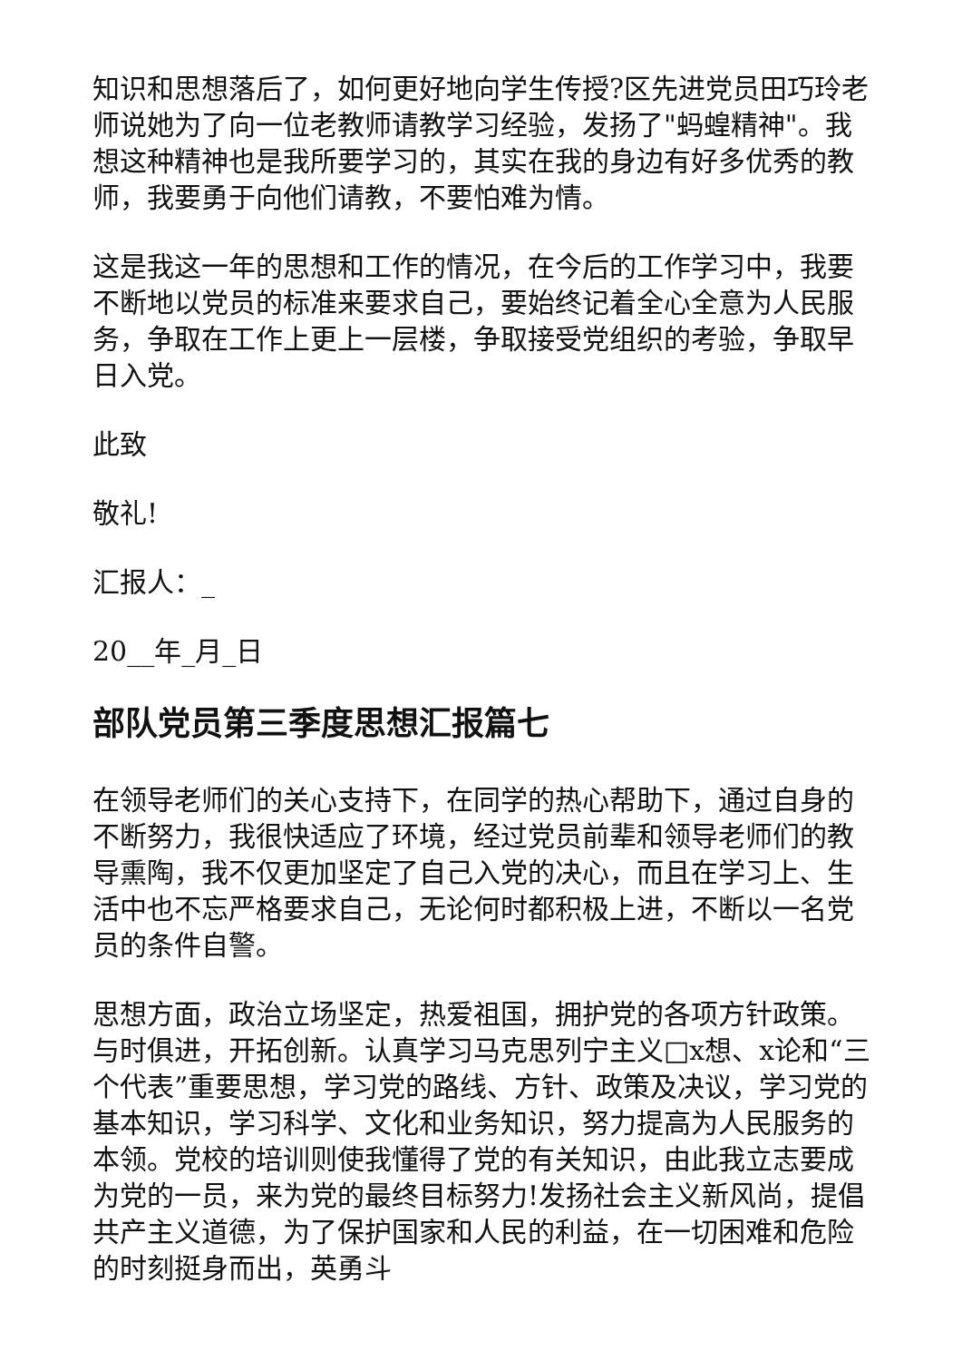知识和思想落后了，如何更好地向学生传授?区先进党员田巧玲老师说她为了向一位老教师请教学习经验，发扬了"蚂蝗精神"。我想这种精神也是我所要学习的，其实在我的身边有好多优秀的教师，我要勇于向他们请教，不要怕难为情。
这是我这一年的思想和工作的情况，在今后的工作学习中，我要不断地以党员的标准来要求自己，要始终记着全心全意为人民服务，争取在工作上更上一层楼，争取接受党组织的考验，争取早日入党。
此致
敬礼!
汇报人：_
20__年_月_日
部队党员第三季度思想汇报篇七
在领导老师们的关心支持下，在同学的热心帮助下，通过自身的不断努力，我很快适应了环境，经过党员前辈和领导老师们的教导熏陶，我不仅更加坚定了自己入党的决心，而且在学习上、生活中也不忘严格要求自己，无论何时都积极上进，不断以一名党员的条件自警。
思想方面，政治立场坚定，热爱祖国，拥护党的各项方针政策。与时俱进，开拓创新。认真学习马克思列宁主义□x想、x论和“三个代表”重要思想，学习党的路线、方针、政策及决议，学习党的基本知识，学习科学、文化和业务知识，努力提高为人民服务的本领。党校的培训则使我懂得了党的有关知识，由此我立志要成为党的一员，来为党的最终目标努力!发扬社会主义新风尚，提倡共产主义道德，为了保护国家和人民的利益，在一切困难和危险的时刻挺身而出，英勇斗